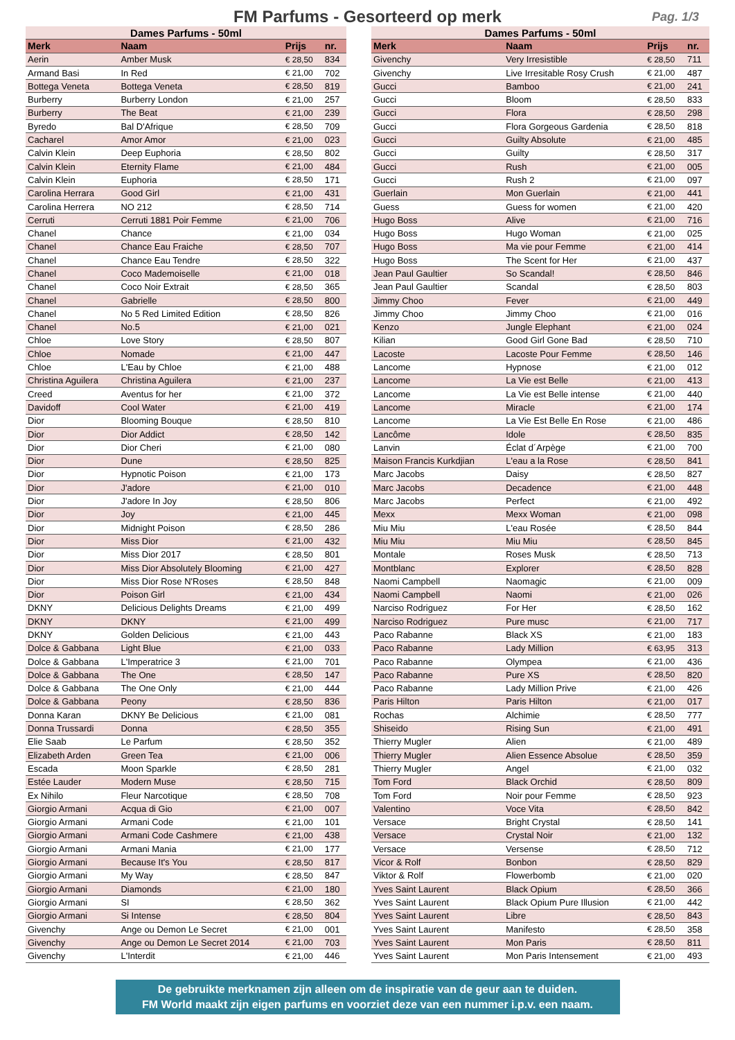FM Parfums - Gesorteerd op merk
Pag. 1/3
| Dames Parfums - 50ml | | | |
| --- | --- | --- | --- |
| Merk | Naam | Prijs | nr. |
| Aerin | Amber Musk | € 28,50 | 834 |
| Armand Basi | In Red | € 21,00 | 702 |
| Bottega Veneta | Bottega Veneta | € 28,50 | 819 |
| Burberry | Burberry London | € 21,00 | 257 |
| Burberry | The Beat | € 21,00 | 239 |
| Byredo | Bal D'Afrique | € 28,50 | 709 |
| Cacharel | Amor Amor | € 21,00 | 023 |
| Calvin Klein | Deep Euphoria | € 28,50 | 802 |
| Calvin Klein | Eternity Flame | € 21,00 | 484 |
| Calvin Klein | Euphoria | € 28,50 | 171 |
| Carolina Herrara | Good Girl | € 21,00 | 431 |
| Carolina Herrera | NO 212 | € 28,50 | 714 |
| Cerruti | Cerruti 1881 Poir Femme | € 21,00 | 706 |
| Chanel | Chance | € 21,00 | 034 |
| Chanel | Chance Eau Fraiche | € 28,50 | 707 |
| Chanel | Chance Eau Tendre | € 28,50 | 322 |
| Chanel | Coco Mademoiselle | € 21,00 | 018 |
| Chanel | Coco Noir Extrait | € 28,50 | 365 |
| Chanel | Gabrielle | € 28,50 | 800 |
| Chanel | No 5 Red Limited Edition | € 28,50 | 826 |
| Chanel | No.5 | € 21,00 | 021 |
| Chloe | Love Story | € 28,50 | 807 |
| Chloe | Nomade | € 21,00 | 447 |
| Chloe | L'Eau by Chloe | € 21,00 | 488 |
| Christina Aguilera | Christina Aguilera | € 21,00 | 237 |
| Creed | Aventus for her | € 21,00 | 372 |
| Davidoff | Cool Water | € 21,00 | 419 |
| Dior | Blooming Bouque | € 28,50 | 810 |
| Dior | Dior Addict | € 28,50 | 142 |
| Dior | Dior Cheri | € 21,00 | 080 |
| Dior | Dune | € 28,50 | 825 |
| Dior | Hypnotic Poison | € 21,00 | 173 |
| Dior | J'adore | € 21,00 | 010 |
| Dior | J'adore In Joy | € 28,50 | 806 |
| Dior | Joy | € 21,00 | 445 |
| Dior | Midnight Poison | € 28,50 | 286 |
| Dior | Miss Dior | € 21,00 | 432 |
| Dior | Miss Dior 2017 | € 28,50 | 801 |
| Dior | Miss Dior Absolutely Blooming | € 21,00 | 427 |
| Dior | Miss Dior Rose N'Roses | € 28,50 | 848 |
| Dior | Poison Girl | € 21,00 | 434 |
| DKNY | Delicious Delights Dreams | € 21,00 | 499 |
| DKNY | DKNY | € 21,00 | 499 |
| DKNY | Golden Delicious | € 21,00 | 443 |
| Dolce & Gabbana | Light Blue | € 21,00 | 033 |
| Dolce & Gabbana | L'Imperatrice 3 | € 21,00 | 701 |
| Dolce & Gabbana | The One | € 28,50 | 147 |
| Dolce & Gabbana | The One Only | € 21,00 | 444 |
| Dolce & Gabbana | Peony | € 28,50 | 836 |
| Donna Karan | DKNY Be Delicious | € 21,00 | 081 |
| Donna Trussardi | Donna | € 28,50 | 355 |
| Elie Saab | Le Parfum | € 28,50 | 352 |
| Elizabeth Arden | Green Tea | € 21,00 | 006 |
| Escada | Moon Sparkle | € 28,50 | 281 |
| Estée Lauder | Modern Muse | € 28,50 | 715 |
| Ex Nihilo | Fleur Narcotique | € 28,50 | 708 |
| Giorgio Armani | Acqua di Gio | € 21,00 | 007 |
| Giorgio Armani | Armani Code | € 21,00 | 101 |
| Giorgio Armani | Armani Code Cashmere | € 21,00 | 438 |
| Giorgio Armani | Armani Mania | € 21,00 | 177 |
| Giorgio Armani | Because It's You | € 28,50 | 817 |
| Giorgio Armani | My Way | € 28,50 | 847 |
| Giorgio Armani | Diamonds | € 21,00 | 180 |
| Giorgio Armani | SI | € 28,50 | 362 |
| Giorgio Armani | Si Intense | € 28,50 | 804 |
| Givenchy | Ange ou Demon Le Secret | € 21,00 | 001 |
| Givenchy | Ange ou Demon Le Secret 2014 | € 21,00 | 703 |
| Givenchy | L'Interdit | € 21,00 | 446 |
| Dames Parfums - 50ml | | | |
| --- | --- | --- | --- |
| Merk | Naam | Prijs | nr. |
| Givenchy | Very Irresistible | € 28,50 | 711 |
| Givenchy | Live Irresitable Rosy Crush | € 21,00 | 487 |
| Gucci | Bamboo | € 21,00 | 241 |
| Gucci | Bloom | € 28,50 | 833 |
| Gucci | Flora | € 28,50 | 298 |
| Gucci | Flora Gorgeous Gardenia | € 28,50 | 818 |
| Gucci | Guilty Absolute | € 21,00 | 485 |
| Gucci | Guilty | € 28,50 | 317 |
| Gucci | Rush | € 21,00 | 005 |
| Gucci | Rush 2 | € 21,00 | 097 |
| Guerlain | Mon Guerlain | € 21,00 | 441 |
| Guess | Guess for women | € 21,00 | 420 |
| Hugo Boss | Alive | € 21,00 | 716 |
| Hugo Boss | Hugo Woman | € 21,00 | 025 |
| Hugo Boss | Ma vie pour Femme | € 21,00 | 414 |
| Hugo Boss | The Scent for Her | € 21,00 | 437 |
| Jean Paul Gaultier | So Scandal! | € 28,50 | 846 |
| Jean Paul Gaultier | Scandal | € 28,50 | 803 |
| Jimmy Choo | Fever | € 21,00 | 449 |
| Jimmy Choo | Jimmy Choo | € 21,00 | 016 |
| Kenzo | Jungle Elephant | € 21,00 | 024 |
| Kilian | Good Girl Gone Bad | € 28,50 | 710 |
| Lacoste | Lacoste Pour Femme | € 28,50 | 146 |
| Lancome | Hypnose | € 21,00 | 012 |
| Lancome | La Vie est Belle | € 21,00 | 413 |
| Lancome | La Vie est Belle intense | € 21,00 | 440 |
| Lancome | Miracle | € 21,00 | 174 |
| Lancome | La Vie Est Belle En Rose | € 21,00 | 486 |
| Lancôme | Idole | € 28,50 | 835 |
| Lanvin | Éclat d´Arpège | € 21,00 | 700 |
| Maison Francis Kurkdjian | L'eau a la Rose | € 28,50 | 841 |
| Marc Jacobs | Daisy | € 28,50 | 827 |
| Marc Jacobs | Decadence | € 21,00 | 448 |
| Marc Jacobs | Perfect | € 21,00 | 492 |
| Mexx | Mexx Woman | € 21,00 | 098 |
| Miu Miu | L'eau Rosée | € 28,50 | 844 |
| Miu Miu | Miu Miu | € 28,50 | 845 |
| Montale | Roses Musk | € 28,50 | 713 |
| Montblanc | Explorer | € 28,50 | 828 |
| Naomi Campbell | Naomagic | € 21,00 | 009 |
| Naomi Campbell | Naomi | € 21,00 | 026 |
| Narciso Rodriguez | For Her | € 28,50 | 162 |
| Narciso Rodriguez | Pure musc | € 21,00 | 717 |
| Paco Rabanne | Black XS | € 21,00 | 183 |
| Paco Rabanne | Lady Million | € 63,95 | 313 |
| Paco Rabanne | Olympea | € 21,00 | 436 |
| Paco Rabanne | Pure XS | € 28,50 | 820 |
| Paco Rabanne | Lady Million Prive | € 21,00 | 426 |
| Paris Hilton | Paris Hilton | € 21,00 | 017 |
| Rochas | Alchimie | € 28,50 | 777 |
| Shiseido | Rising Sun | € 21,00 | 491 |
| Thierry Mugler | Alien | € 21,00 | 489 |
| Thierry Mugler | Alien Essence Absolue | € 28,50 | 359 |
| Thierry Mugler | Angel | € 21,00 | 032 |
| Tom Ford | Black Orchid | € 28,50 | 809 |
| Tom Ford | Noir pour Femme | € 28,50 | 923 |
| Valentino | Voce Vita | € 28,50 | 842 |
| Versace | Bright Crystal | € 28,50 | 141 |
| Versace | Crystal Noir | € 21,00 | 132 |
| Versace | Versense | € 28,50 | 712 |
| Vicor & Rolf | Bonbon | € 28,50 | 829 |
| Viktor & Rolf | Flowerbomb | € 21,00 | 020 |
| Yves Saint Laurent | Black Opium | € 28,50 | 366 |
| Yves Saint Laurent | Black Opium Pure Illusion | € 21,00 | 442 |
| Yves Saint Laurent | Libre | € 28,50 | 843 |
| Yves Saint Laurent | Manifesto | € 28,50 | 358 |
| Yves Saint Laurent | Mon Paris | € 28,50 | 811 |
| Yves Saint Laurent | Mon Paris Intensement | € 21,00 | 493 |
De gebruikte merknamen zijn alleen om de inspiratie van de geur aan te duiden.
FM World maakt zijn eigen parfums en voorziet deze van een nummer i.p.v. een naam.